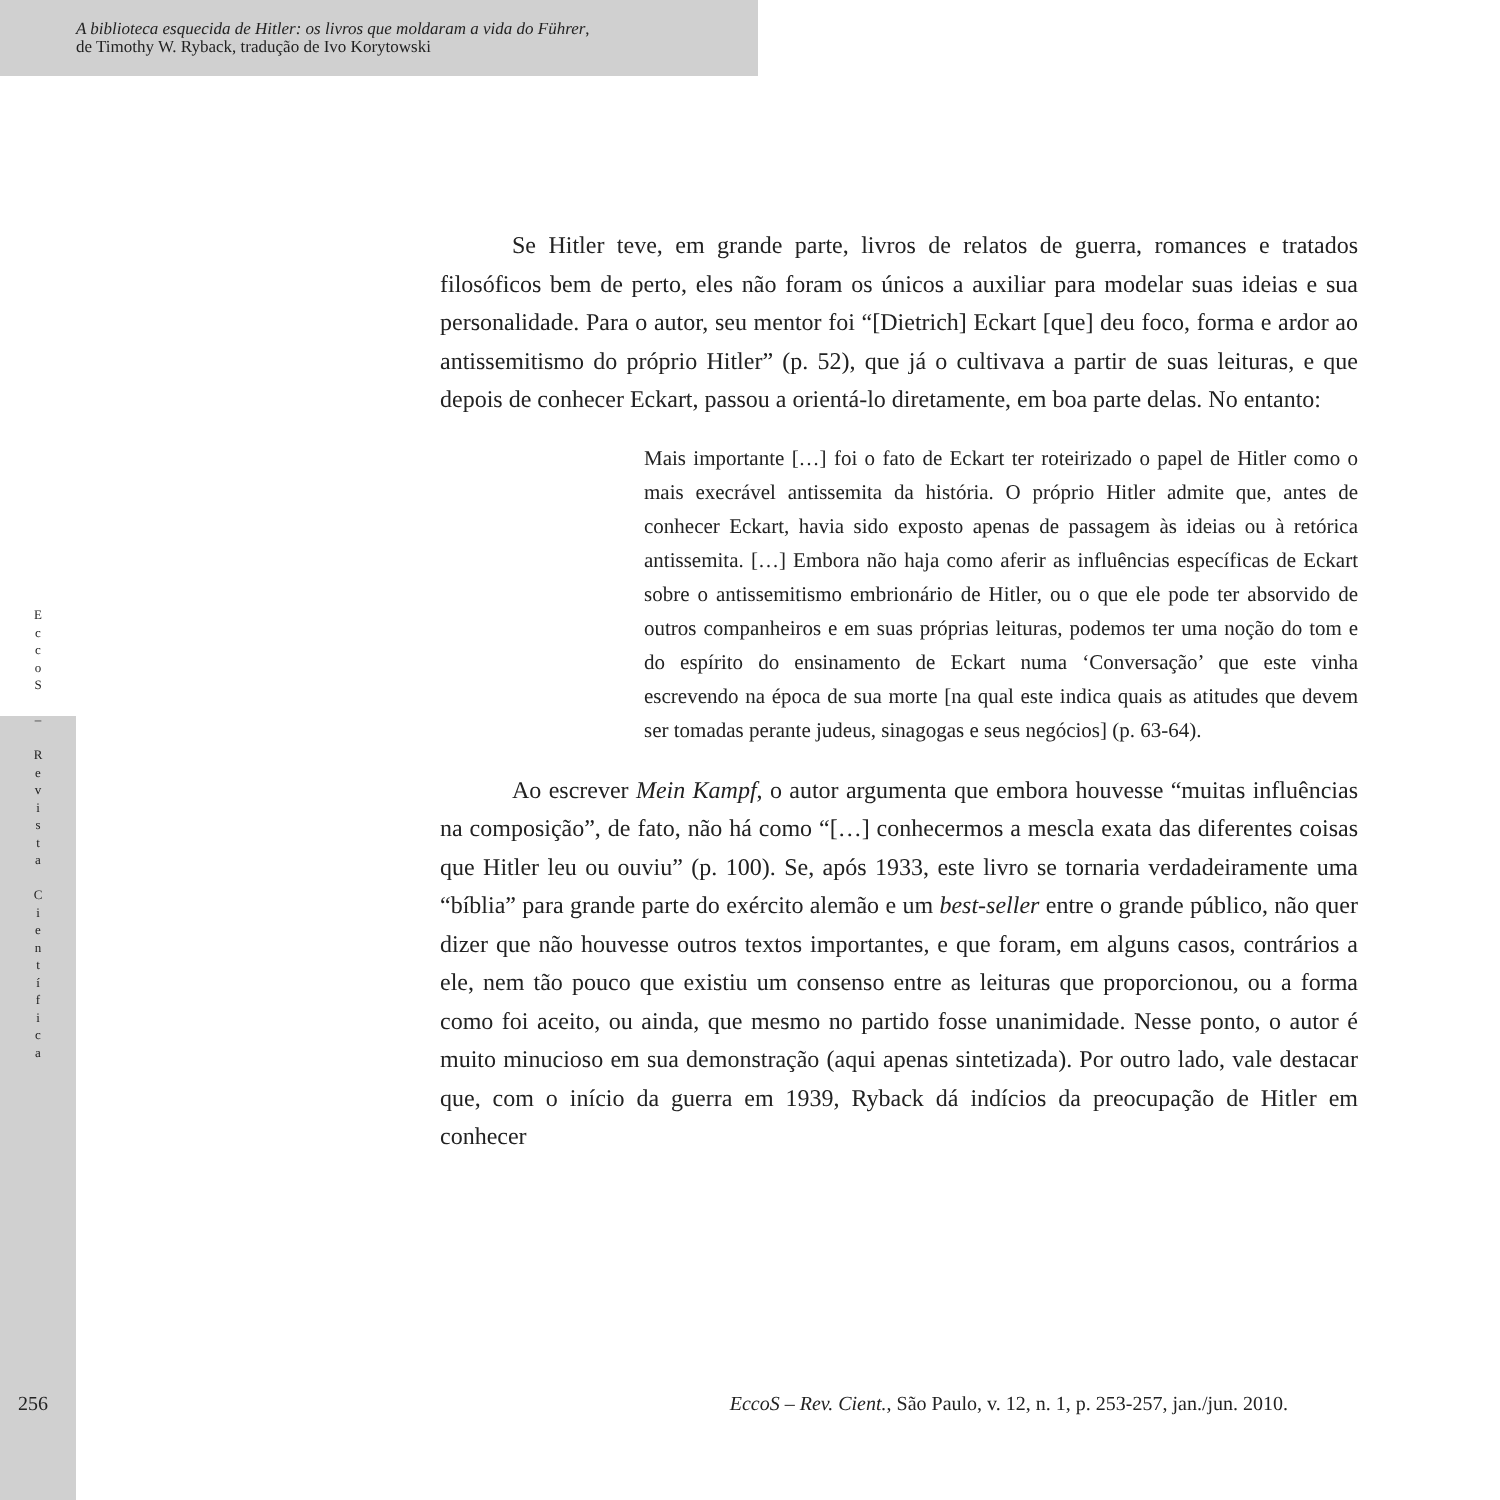A biblioteca esquecida de Hitler: os livros que moldaram a vida do Führer,
de Timothy W. Ryback, tradução de Ivo Korytowski
E
c
c
o
S
–
R
e
v
i
s
t
a
C
i
e
n
t
í
f
i
c
a
Se Hitler teve, em grande parte, livros de relatos de guerra, romances e tratados filosóficos bem de perto, eles não foram os únicos a auxiliar para modelar suas ideias e sua personalidade. Para o autor, seu mentor foi “[Dietrich] Eckart [que] deu foco, forma e ardor ao antissemitismo do próprio Hitler” (p. 52), que já o cultivava a partir de suas leituras, e que depois de conhecer Eckart, passou a orientá-lo diretamente, em boa parte delas. No entanto:
Mais importante […] foi o fato de Eckart ter roteirizado o papel de Hitler como o mais execrável antissemita da história. O próprio Hitler admite que, antes de conhecer Eckart, havia sido exposto apenas de passagem às ideias ou à retórica antissemita. […] Embora não haja como aferir as influências específicas de Eckart sobre o antissemitismo embrionário de Hitler, ou o que ele pode ter absorvido de outros companheiros e em suas próprias leituras, podemos ter uma noção do tom e do espírito do ensinamento de Eckart numa ‘Conversação’ que este vinha escrevendo na época de sua morte [na qual este indica quais as atitudes que devem ser tomadas perante judeus, sinagogas e seus negócios] (p. 63-64).
Ao escrever Mein Kampf, o autor argumenta que embora houvesse “muitas influências na composição”, de fato, não há como “[…] conhecermos a mescla exata das diferentes coisas que Hitler leu ou ouviu” (p. 100). Se, após 1933, este livro se tornaria verdadeiramente uma “bíblia” para grande parte do exército alemão e um best-seller entre o grande público, não quer dizer que não houvesse outros textos importantes, e que foram, em alguns casos, contrários a ele, nem tão pouco que existiu um consenso entre as leituras que proporcionou, ou a forma como foi aceito, ou ainda, que mesmo no partido fosse unanimidade. Nesse ponto, o autor é muito minucioso em sua demonstração (aqui apenas sintetizada). Por outro lado, vale destacar que, com o início da guerra em 1939, Ryback dá indícios da preocupação de Hitler em conhecer
256 EccoS – Rev. Cient., São Paulo, v. 12, n. 1, p. 253-257, jan./jun. 2010.